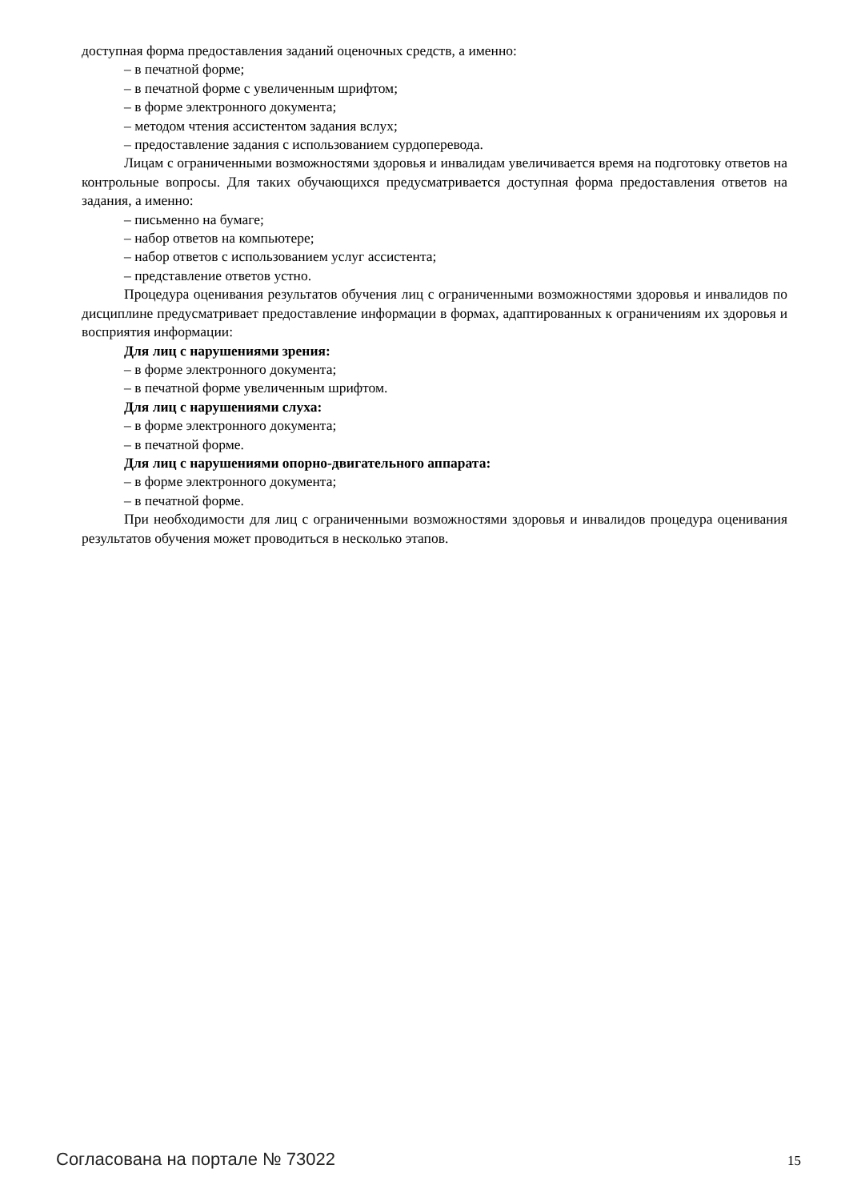доступная форма предоставления заданий оценочных средств, а именно:
– в печатной форме;
– в печатной форме с увеличенным шрифтом;
– в форме электронного документа;
– методом чтения ассистентом задания вслух;
– предоставление задания с использованием сурдоперевода.
Лицам с ограниченными возможностями здоровья и инвалидам увеличивается время на подготовку ответов на контрольные вопросы. Для таких обучающихся предусматривается доступная форма предоставления ответов на задания, а именно:
– письменно на бумаге;
– набор ответов на компьютере;
– набор ответов с использованием услуг ассистента;
– представление ответов устно.
Процедура оценивания результатов обучения лиц с ограниченными возможностями здоровья и инвалидов по дисциплине предусматривает предоставление информации в формах, адаптированных к ограничениям их здоровья и восприятия информации:
Для лиц с нарушениями зрения:
– в форме электронного документа;
– в печатной форме увеличенным шрифтом.
Для лиц с нарушениями слуха:
– в форме электронного документа;
– в печатной форме.
Для лиц с нарушениями опорно-двигательного аппарата:
– в форме электронного документа;
– в печатной форме.
При необходимости для лиц с ограниченными возможностями здоровья и инвалидов процедура оценивания результатов обучения может проводиться в несколько этапов.
Согласована на портале № 73022 15